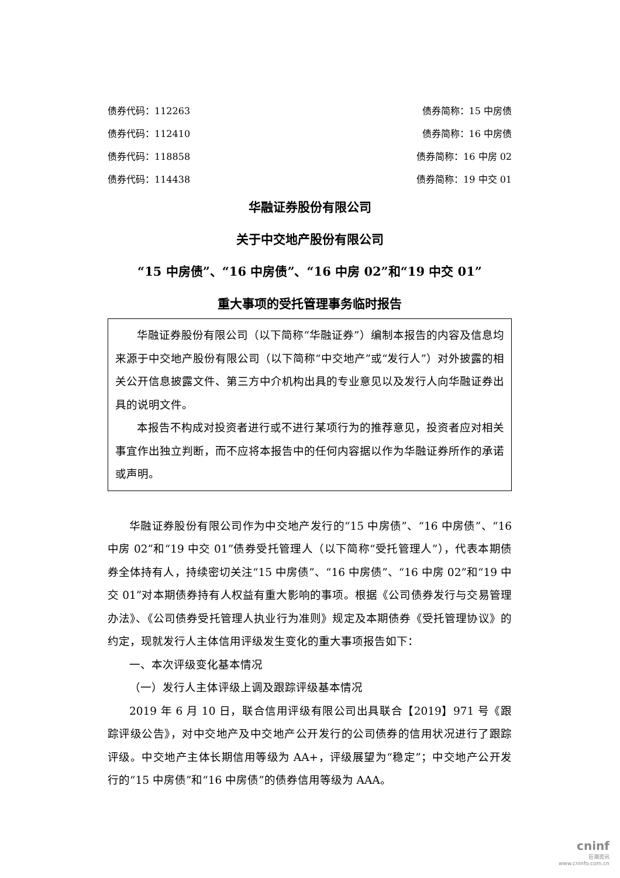债券代码：112263 债券简称：15 中房债
债券代码：112410 债券简称：16 中房债
债券代码：118858 债券简称：16 中房 02
债券代码：114438 债券简称：19 中交 01
华融证券股份有限公司
关于中交地产股份有限公司
“15 中房债”、“16 中房债”、“16 中房 02”和“19 中交 01”
重大事项的受托管理事务临时报告
华融证券股份有限公司（以下简称“华融证券”）编制本报告的内容及信息均来源于中交地产股份有限公司（以下简称“中交地产”或“发行人”）对外披露的相关公开信息披露文件、第三方中介机构出具的专业意见以及发行人向华融证券出具的说明文件。
本报告不构成对投资者进行或不进行某项行为的推荐意见，投资者应对相关事宜作出独立判断，而不应将本报告中的任何内容据以作为华融证券所作的承诺或声明。
华融证券股份有限公司作为中交地产发行的“15 中房债”、“16 中房债”、“16 中房 02”和“19 中交 01”债券受托管理人（以下简称“受托管理人”），代表本期债券全体持有人，持续密切关注“15 中房债”、“16 中房债”、“16 中房 02”和“19 中交 01”对本期债券持有人权益有重大影响的事项。根据《公司债券发行与交易管理办法》、《公司债券受托管理人执业行为准则》规定及本期债券《受托管理协议》的约定，现就发行人主体信用评级发生变化的重大事项报告如下：
一、本次评级变化基本情况
（一）发行人主体评级上调及跟踪评级基本情况
2019 年 6 月 10 日，联合信用评级有限公司出具联合【2019】971 号《跟踪评级公告》，对中交地产及中交地产公开发行的公司债券的信用状况进行了跟踪评级。中交地产主体长期信用等级为 AA+，评级展望为“稳定”；中交地产公开发行的“15 中房债”和“16 中房债”的债券信用等级为 AAA。
cninf
巨潮资讯
www.cninfo.com.cn